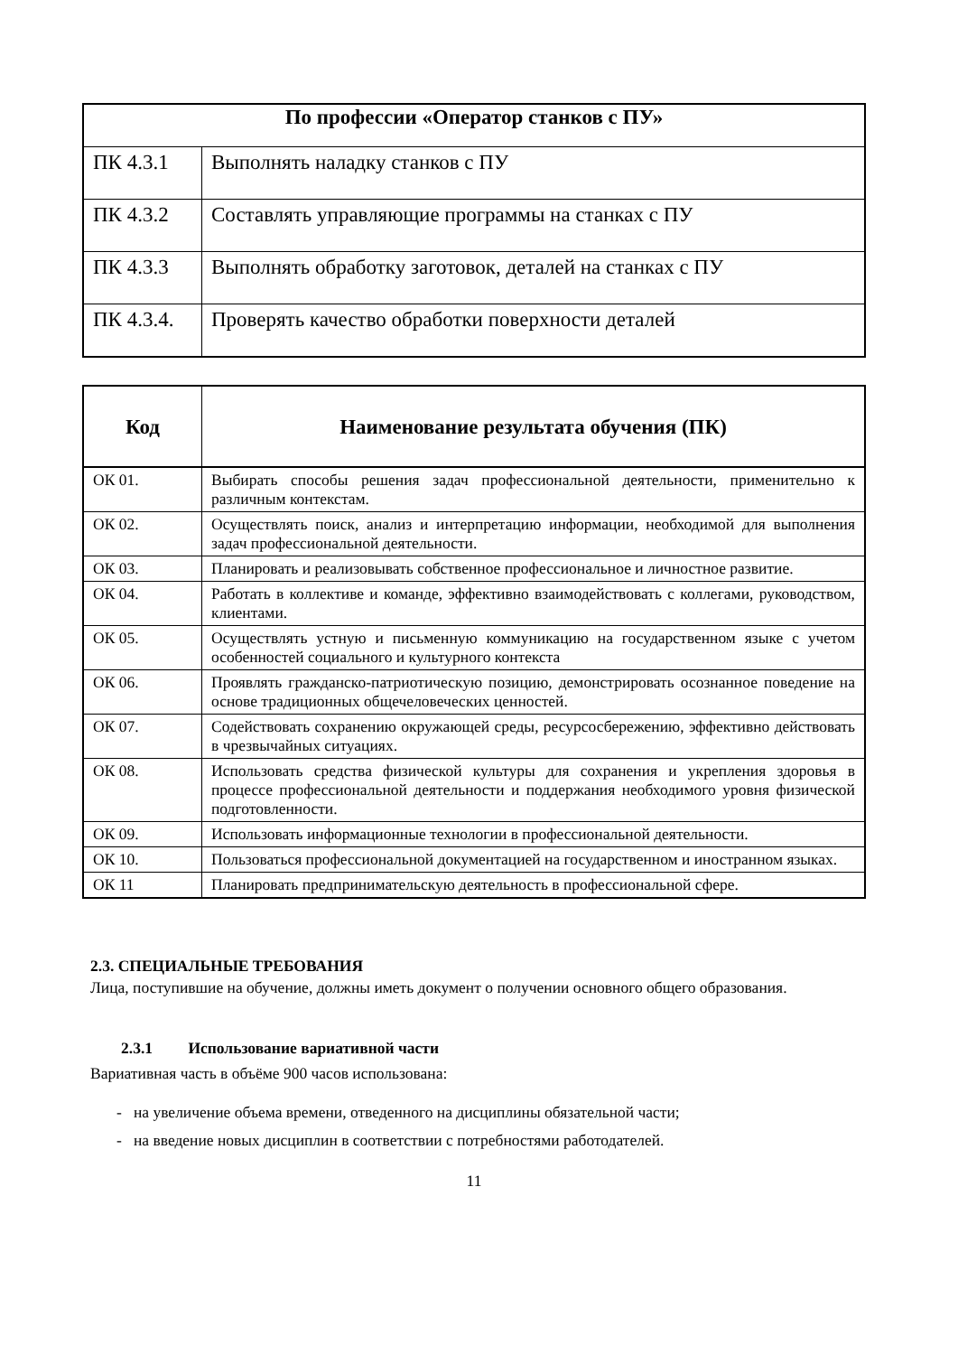| По профессии «Оператор станков с ПУ» | |
| --- | --- |
| ПК 4.3.1 | Выполнять наладку станков с ПУ |
| ПК 4.3.2 | Составлять управляющие программы на станках с ПУ |
| ПК 4.3.3 | Выполнять обработку заготовок, деталей на станках с ПУ |
| ПК 4.3.4. | Проверять качество обработки поверхности деталей |
| Код | Наименование результата обучения (ПК) |
| --- | --- |
| ОК 01. | Выбирать способы решения задач профессиональной деятельности, применительно к различным контекстам. |
| ОК 02. | Осуществлять поиск, анализ и интерпретацию информации, необходимой для выполнения задач профессиональной деятельности. |
| ОК 03. | Планировать и реализовывать собственное профессиональное и личностное развитие. |
| ОК 04. | Работать в коллективе и команде, эффективно взаимодействовать с коллегами, руководством, клиентами. |
| ОК 05. | Осуществлять устную и письменную коммуникацию на государственном языке с учетом особенностей социального и культурного контекста |
| ОК 06. | Проявлять гражданско-патриотическую позицию, демонстрировать осознанное поведение на основе традиционных общечеловеческих ценностей. |
| ОК 07. | Содействовать сохранению окружающей среды, ресурсосбережению, эффективно действовать в чрезвычайных ситуациях. |
| ОК 08. | Использовать средства физической культуры для сохранения и укрепления здоровья в процессе профессиональной деятельности и поддержания необходимого уровня физической подготовленности. |
| ОК 09. | Использовать информационные технологии в профессиональной деятельности. |
| ОК 10. | Пользоваться профессиональной документацией на государственном и иностранном языках. |
| ОК 11 | Планировать предпринимательскую деятельность в профессиональной сфере. |
2.3. СПЕЦИАЛЬНЫЕ ТРЕБОВАНИЯ
Лица, поступившие на обучение, должны иметь документ о получении основного общего образования.
2.3.1 Использование вариативной части
Вариативная часть в объёме 900 часов использована:
- на увеличение объема времени, отведенного на дисциплины обязательной части;
- на введение новых дисциплин в соответствии с потребностями работодателей.
11